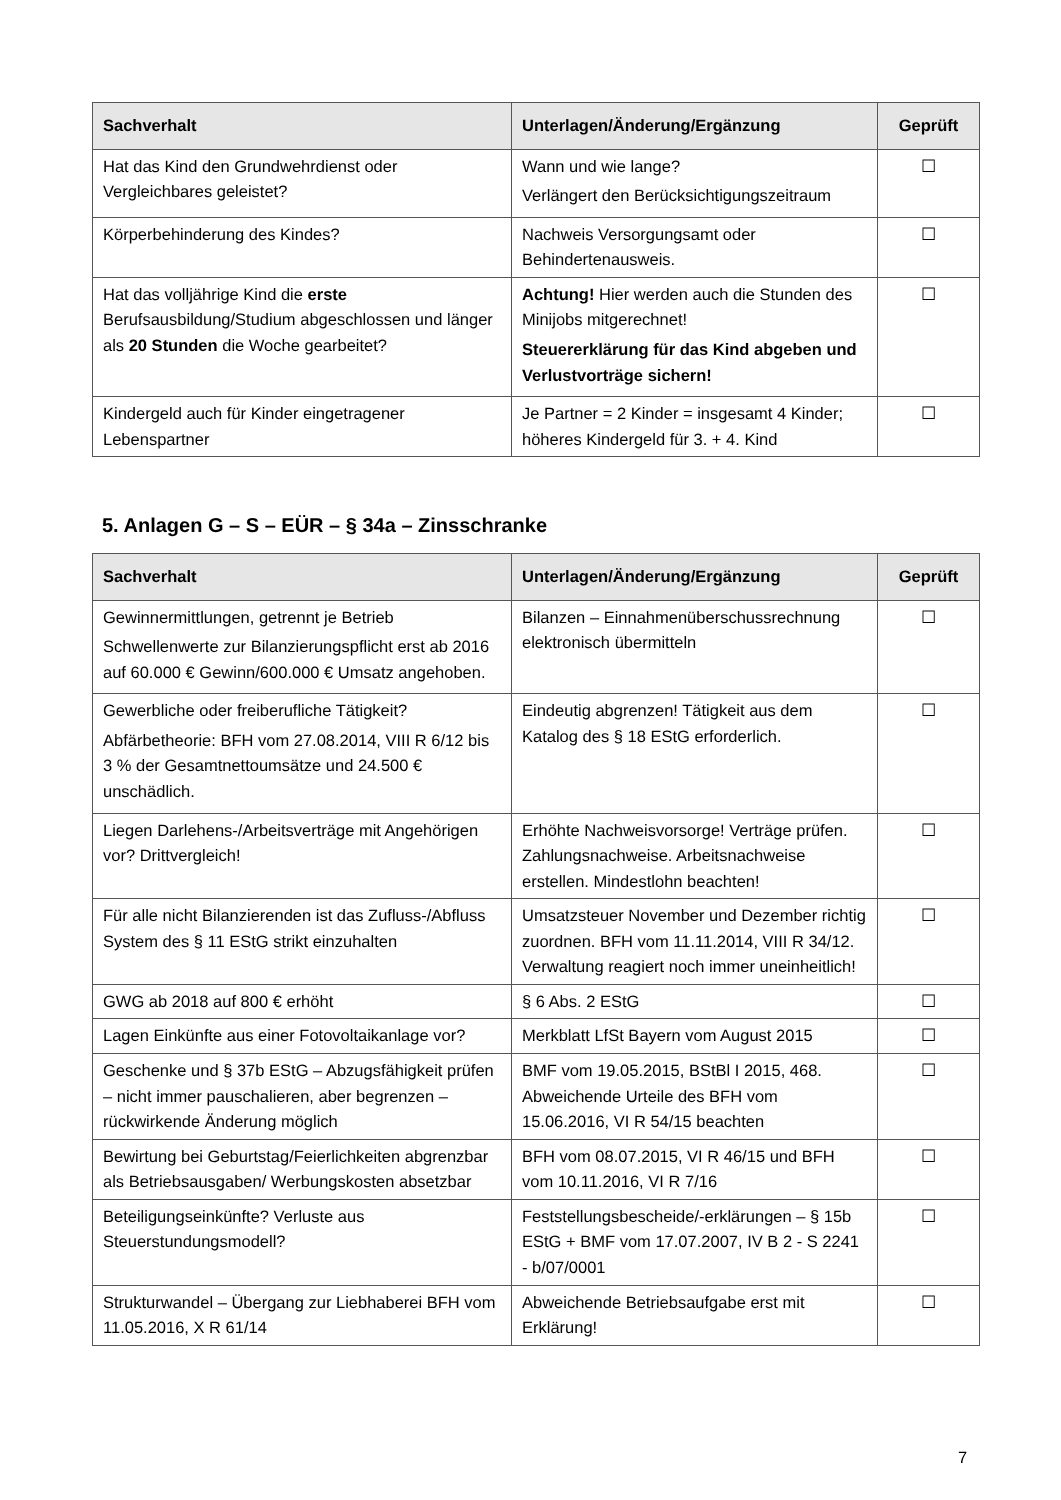| Sachverhalt | Unterlagen/Änderung/Ergänzung | Geprüft |
| --- | --- | --- |
| Hat das Kind den Grundwehrdienst oder Vergleichbares geleistet? | Wann und wie lange? Verlängert den Berücksichtigungszeitraum | ☐ |
| Körperbehinderung des Kindes? | Nachweis Versorgungsamt oder Behindertenausweis. | ☐ |
| Hat das volljährige Kind die erste Berufsausbildung/Studium abgeschlossen und länger als 20 Stunden die Woche gearbeitet? | Achtung! Hier werden auch die Stunden des Minijobs mitgerechnet! Steuererklärung für das Kind abgeben und Verlustvorträge sichern! | ☐ |
| Kindergeld auch für Kinder eingetragener Lebenspartner | Je Partner = 2 Kinder = insgesamt 4 Kinder; höheres Kindergeld für 3. + 4. Kind | ☐ |
5. Anlagen G – S – EÜR – § 34a – Zinsschranke
| Sachverhalt | Unterlagen/Änderung/Ergänzung | Geprüft |
| --- | --- | --- |
| Gewinnermittlungen, getrennt je Betrieb Schwellenwerte zur Bilanzierungspflicht erst ab 2016 auf 60.000 € Gewinn/600.000 € Umsatz angehoben. | Bilanzen – Einnahmenüberschussrechnung elektronisch übermitteln | ☐ |
| Gewerbliche oder freiberufliche Tätigkeit? Abfärbetheorie: BFH vom 27.08.2014, VIII R 6/12 bis 3 % der Gesamtnettoumsätze und 24.500 € unschädlich. | Eindeutig abgrenzen! Tätigkeit aus dem Katalog des § 18 EStG erforderlich. | ☐ |
| Liegen Darlehens-/Arbeitsverträge mit Angehörigen vor? Drittvergleich! | Erhöhte Nachweisvorsorge! Verträge prüfen. Zahlungsnachweise. Arbeitsnachweise erstellen. Mindestlohn beachten! | ☐ |
| Für alle nicht Bilanzierenden ist das Zufluss-/Abfluss System des § 11 EStG strikt einzuhalten | Umsatzsteuer November und Dezember richtig zuordnen. BFH vom 11.11.2014, VIII R 34/12. Verwaltung reagiert noch immer uneinheitlich! | ☐ |
| GWG ab 2018 auf 800 € erhöht | § 6 Abs. 2 EStG | ☐ |
| Lagen Einkünfte aus einer Fotovoltaikanlage vor? | Merkblatt LfSt Bayern vom August 2015 | ☐ |
| Geschenke und § 37b EStG – Abzugsfähigkeit prüfen – nicht immer pauschalieren, aber begrenzen – rückwirkende Änderung möglich | BMF vom 19.05.2015, BStBl I 2015, 468. Abweichende Urteile des BFH vom 15.06.2016, VI R 54/15 beachten | ☐ |
| Bewirtung bei Geburtstag/Feierlichkeiten abgrenzbar als Betriebsausgaben/ Werbungskosten absetzbar | BFH vom 08.07.2015, VI R 46/15 und BFH vom 10.11.2016, VI R 7/16 | ☐ |
| Beteiligungseinkünfte? Verluste aus Steuerstundungsmodell? | Feststellungsbescheide/-erklärungen – § 15b EStG + BMF vom 17.07.2007, IV B 2 - S 2241 - b/07/0001 | ☐ |
| Strukturwandel – Übergang zur Liebhaberei BFH vom 11.05.2016, X R 61/14 | Abweichende Betriebsaufgabe erst mit Erklärung! | ☐ |
7